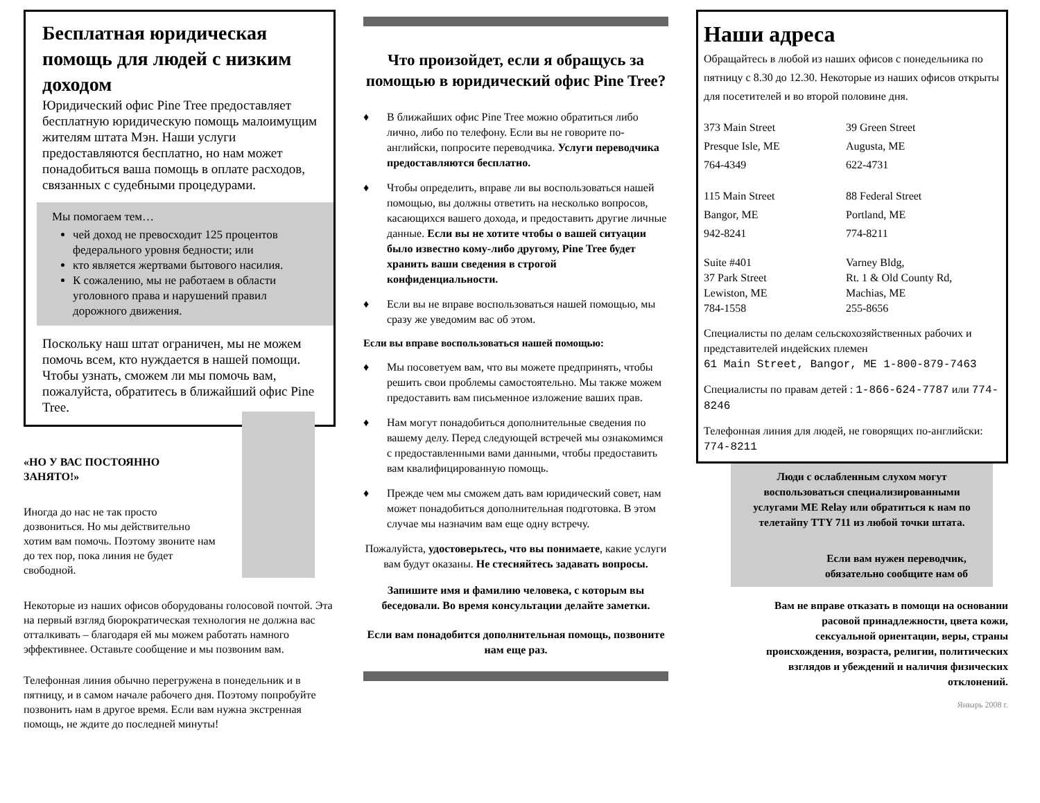Бесплатная юридическая помощь для людей с низким доходом
Юридический офис Pine Tree предоставляет бесплатную юридическую помощь малоимущим жителям штата Мэн. Наши услуги предоставляются бесплатно, но нам может понадобиться ваша помощь в оплате расходов, связанных с судебными процедурами.
Мы помогаем тем…
чей доход не превосходит 125 процентов федерального уровня бедности; или
кто является жертвами бытового насилия.
К сожалению, мы не работаем в области уголовного права и нарушений правил дорожного движения.
Поскольку наш штат ограничен, мы не можем помочь всем, кто нуждается в нашей помощи. Чтобы узнать, сможем ли мы помочь вам, пожалуйста, обратитесь в ближайший офис Pine Tree.
«НО У ВАС ПОСТОЯННО ЗАНЯТО!»
Иногда до нас не так просто дозвониться. Но мы действительно хотим вам помочь. Поэтому звоните нам до тех пор, пока линия не будет свободной.
Некоторые из наших офисов оборудованы голосовой почтой. Эта на первый взгляд бюрократическая технология не должна вас отталкивать – благодаря ей мы можем работать намного эффективнее. Оставьте сообщение и мы позвоним вам.
Телефонная линия обычно перегружена в понедельник и в пятницу, и в самом начале рабочего дня. Поэтому попробуйте позвонить нам в другое время. Если вам нужна экстренная помощь, не ждите до последней минуты!
Что произойдет, если я обращусь за помощью в юридический офис Pine Tree?
♦ В ближайших офис Pine Tree можно обратиться либо лично, либо по телефону. Если вы не говорите по-английски, попросите переводчика. Услуги переводчика предоставляются бесплатно.
♦ Чтобы определить, вправе ли вы воспользоваться нашей помощью, вы должны ответить на несколько вопросов, касающихся вашего дохода, и предоставить другие личные данные. Если вы не хотите чтобы о вашей ситуации было известно кому-либо другому, Pine Tree будет хранить ваши сведения в строгой конфиденциальности.
♦ Если вы не вправе воспользоваться нашей помощью, мы сразу же уведомим вас об этом.
Если вы вправе воспользоваться нашей помощью:
♦ Мы посоветуем вам, что вы можете предпринять, чтобы решить свои проблемы самостоятельно. Мы также можем предоставить вам письменное изложение ваших прав.
♦ Нам могут понадобиться дополнительные сведения по вашему делу. Перед следующей встречей мы ознакомимся с предоставленными вами данными, чтобы предоставить вам квалифицированную помощь.
♦ Прежде чем мы сможем дать вам юридический совет, нам может понадобиться дополнительная подготовка. В этом случае мы назначим вам еще одну встречу.
Пожалуйста, удостоверьтесь, что вы понимаете, какие услуги вам будут оказаны. Не стесняйтесь задавать вопросы.
Запишите имя и фамилию человека, с которым вы беседовали. Во время консультации делайте заметки.
Если вам понадобится дополнительная помощь, позвоните нам еще раз.
Наши адреса
Обращайтесь в любой из наших офисов с понедельника по пятницу с 8.30 до 12.30. Некоторые из наших офисов открыты для посетителей и во второй половине дня.
373 Main Street
Presque Isle, ME
764-4349
39 Green Street
Augusta, ME
622-4731
115 Main Street
Bangor, ME
942-8241
88 Federal Street
Portland, ME
774-8211
Suite #401
37 Park Street
Lewiston, ME
784-1558
Varney Bldg,
Rt. 1 & Old County Rd,
Machias, ME
255-8656
Специалисты по делам сельскохозяйственных рабочих и представителей индейских племен
61 Main Street, Bangor, ME 1-800-879-7463
Специалисты по правам детей : 1-866-624-7787 или 774-8246
Телефонная линия для людей, не говорящих по-английски: 774-8211
Люди с ослабленным слухом могут воспользоваться специализированными услугами ME Relay или обратиться к нам по телетайпу TTY 711 из любой точки штата.
Если вам нужен переводчик, обязательно сообщите нам об
Вам не вправе отказать в помощи на основании расовой принадлежности, цвета кожи, сексуальной ориентации, веры, страны происхождения, возраста, религии, политических взглядов и убеждений и наличия физических отклонений.
Январь 2008 г.